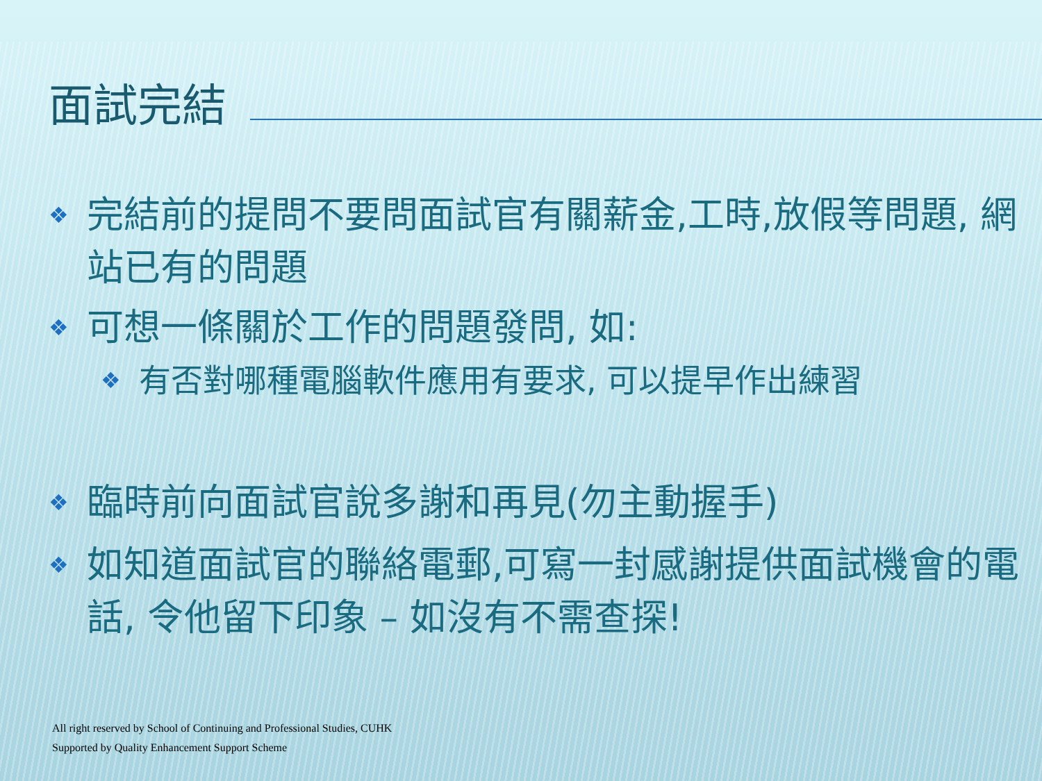面試完結
❖ 完結前的提問不要問面試官有關薪金,工時,放假等問題, 網站已有的問題
❖ 可想一條關於工作的問題發問, 如:
❖ 有否對哪種電腦軟件應用有要求, 可以提早作出練習
❖ 臨時前向面試官說多謝和再見(勿主動握手)
❖ 如知道面試官的聯絡電郵,可寫一封感謝提供面試機會的電話, 令他留下印象 – 如沒有不需查探!
All right reserved by School of Continuing and Professional Studies, CUHK
Supported by Quality Enhancement Support Scheme